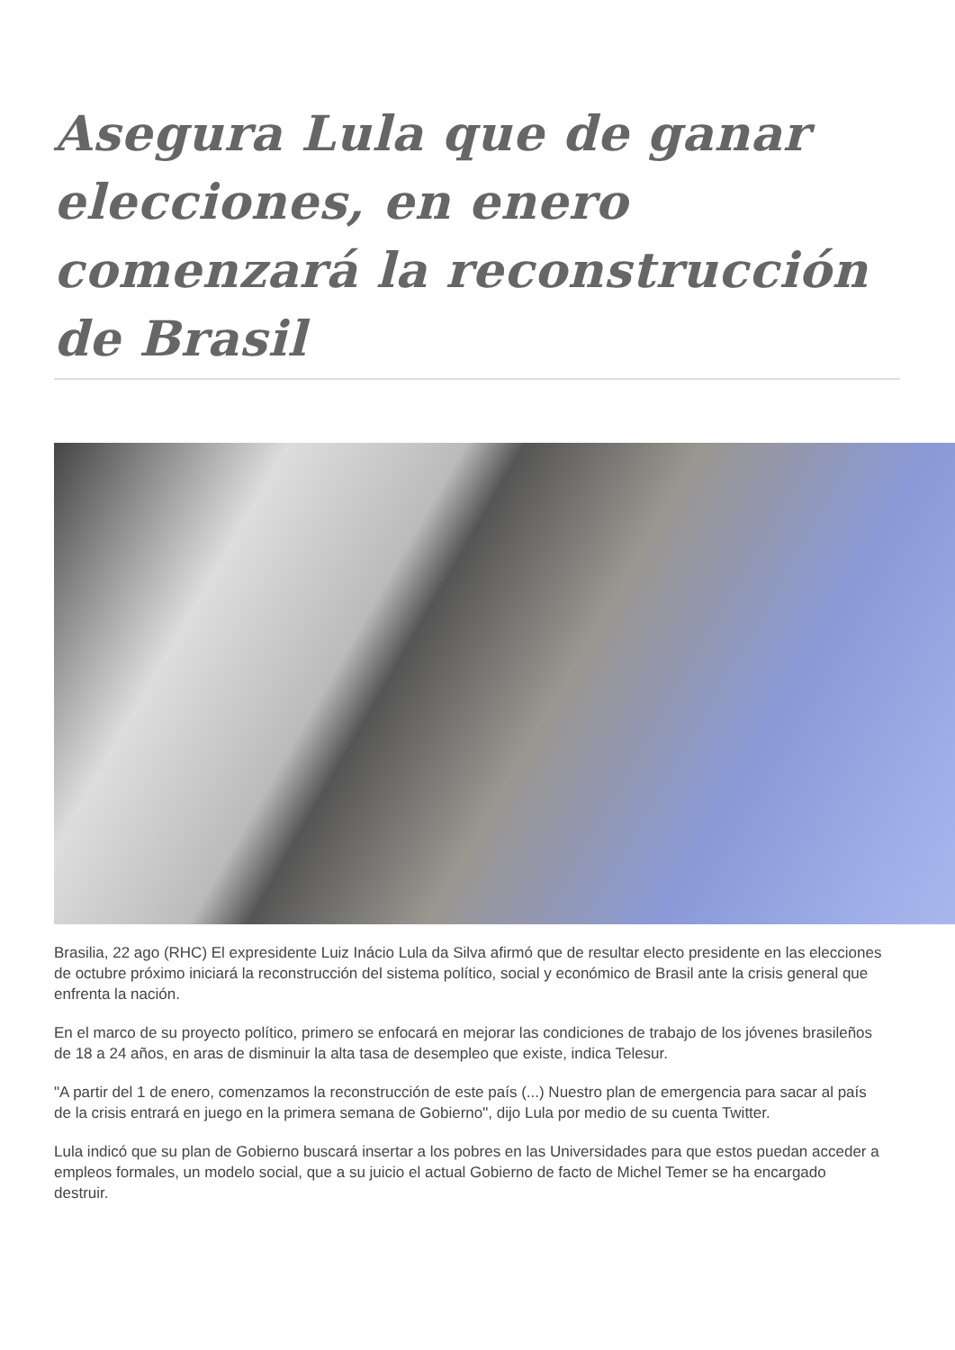Asegura Lula que de ganar elecciones, en enero comenzará la reconstrucción de Brasil
Brasilia, 22 ago (RHC) El expresidente Luiz Inácio Lula da Silva afirmó que de resultar electo presidente en las elecciones de octubre próximo iniciará la reconstrucción del sistema político, social y económico de Brasil ante la crisis general que enfrenta la nación.
En el marco de su proyecto político, primero se enfocará en mejorar las condiciones de trabajo de los jóvenes brasileños de 18 a 24 años, en aras de disminuir la alta tasa de desempleo que existe, indica Telesur.
"A partir del 1 de enero, comenzamos la reconstrucción de este país (...) Nuestro plan de emergencia para sacar al país de la crisis entrará en juego en la primera semana de Gobierno", dijo Lula por medio de su cuenta Twitter.
Lula indicó que su plan de Gobierno buscará insertar a los pobres en las Universidades para que estos puedan acceder a empleos formales, un modelo social, que a su juicio el actual Gobierno de facto de Michel Temer se ha encargado destruir.